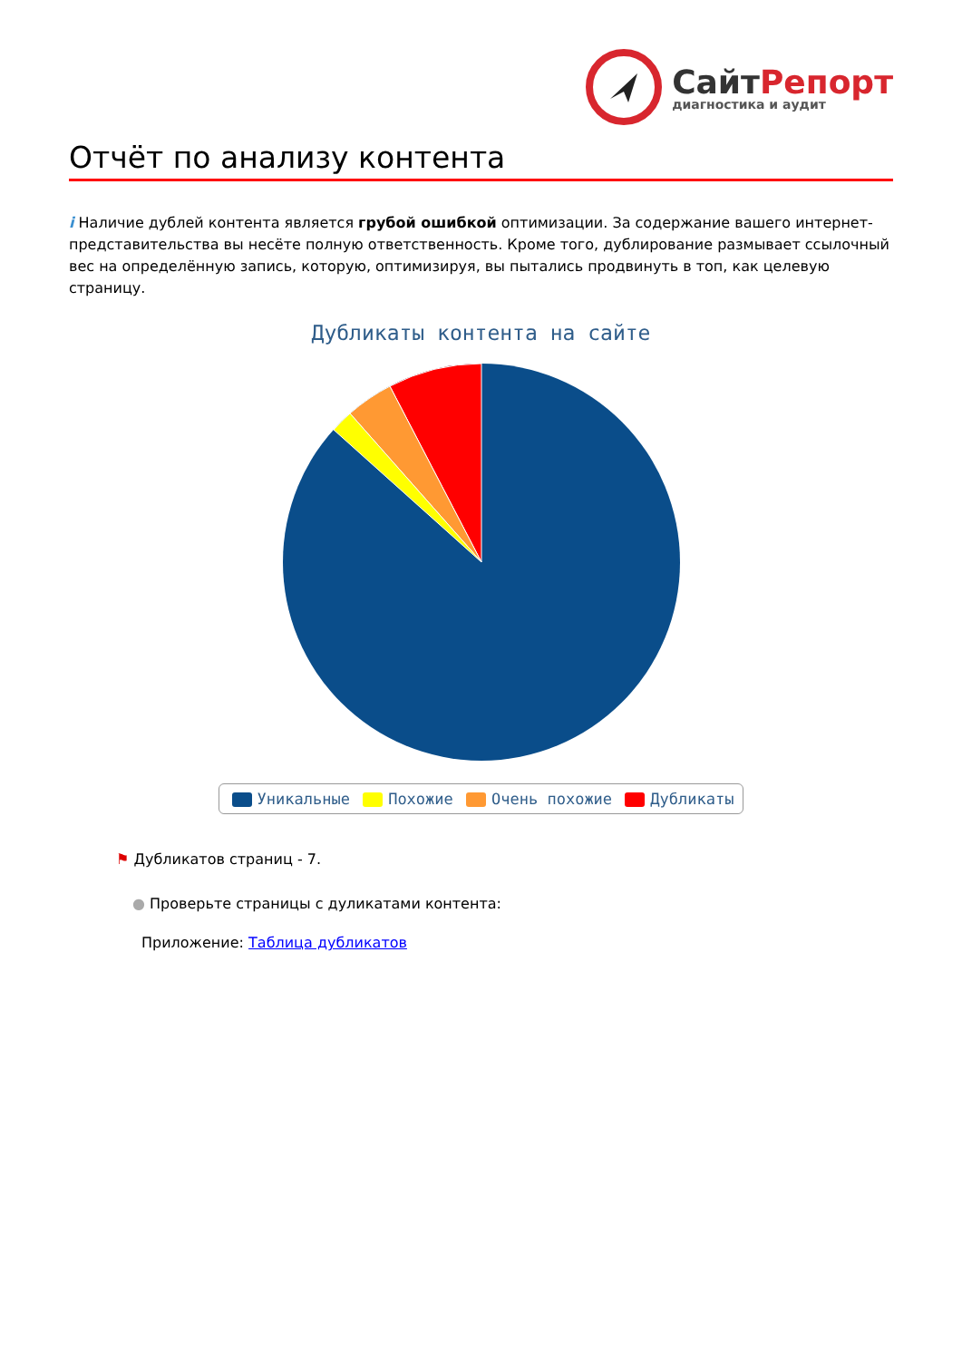СайтРепорт
диагностика и аудит
Отчёт по анализу контента
i Наличие дублей контента является грубой ошибкой оптимизации. За содержание вашего интернет-представительства вы несёте полную ответственность. Кроме того, дублирование размывает ссылочный вес на определённую запись, которую, оптимизируя, вы пытались продвинуть в топ, как целевую страницу.
Дубликаты контента на сайте
Уникальные Похожие Очень похожие Дубликаты
⚑ Дубликатов страниц - 7.
● Проверьте страницы с дуликатами контента:
Приложение: Таблица дубликатов